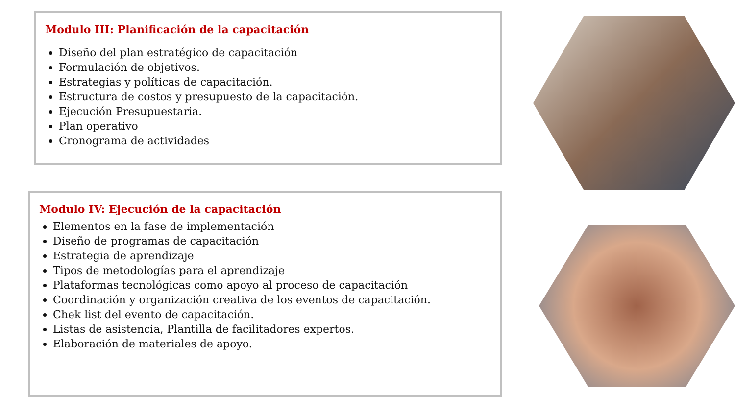Modulo III: Planificación de la capacitación
Diseño del plan estratégico de capacitación
Formulación de objetivos.
Estrategias y políticas de capacitación.
Estructura de costos y presupuesto de la capacitación.
Ejecución Presupuestaria.
Plan operativo
Cronograma de actividades
Modulo IV: Ejecución de la capacitación
Elementos en la fase de implementación
Diseño de programas de capacitación
Estrategia de aprendizaje
Tipos de metodologías para el aprendizaje
Plataformas tecnológicas como apoyo al proceso de capacitación
Coordinación y organización creativa de los eventos de capacitación.
Chek list del evento de capacitación.
Listas de asistencia, Plantilla de facilitadores expertos.
Elaboración de materiales de apoyo.